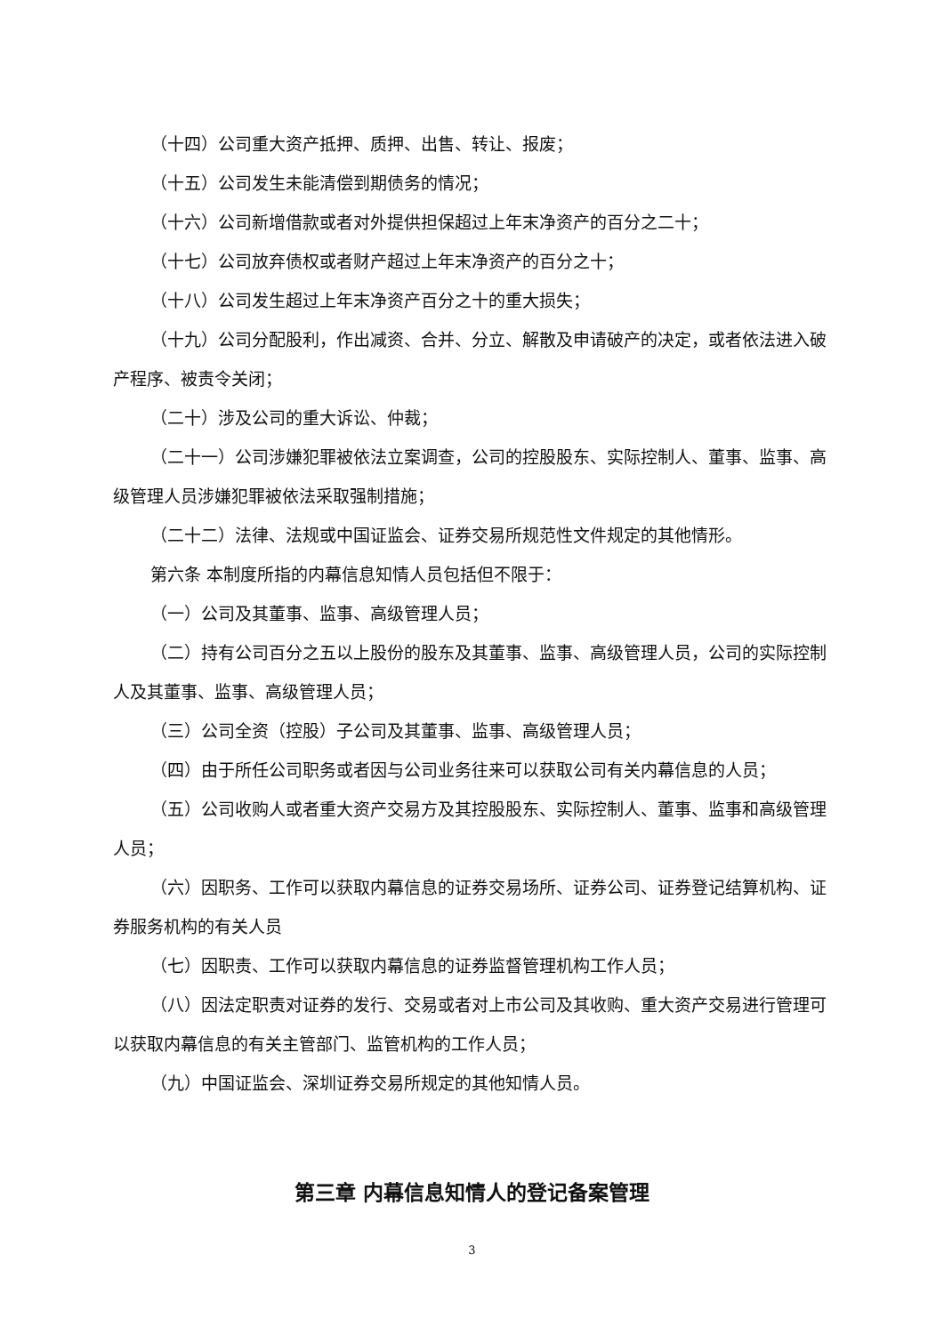（十四）公司重大资产抵押、质押、出售、转让、报废；
（十五）公司发生未能清偿到期债务的情况；
（十六）公司新增借款或者对外提供担保超过上年末净资产的百分之二十；
（十七）公司放弃债权或者财产超过上年末净资产的百分之十；
（十八）公司发生超过上年末净资产百分之十的重大损失；
（十九）公司分配股利，作出减资、合并、分立、解散及申请破产的决定，或者依法进入破产程序、被责令关闭；
（二十）涉及公司的重大诉讼、仲裁；
（二十一）公司涉嫌犯罪被依法立案调查，公司的控股股东、实际控制人、董事、监事、高级管理人员涉嫌犯罪被依法采取强制措施；
（二十二）法律、法规或中国证监会、证券交易所规范性文件规定的其他情形。
第六条 本制度所指的内幕信息知情人员包括但不限于：
（一）公司及其董事、监事、高级管理人员；
（二）持有公司百分之五以上股份的股东及其董事、监事、高级管理人员，公司的实际控制人及其董事、监事、高级管理人员；
（三）公司全资（控股）子公司及其董事、监事、高级管理人员；
（四）由于所任公司职务或者因与公司业务往来可以获取公司有关内幕信息的人员；
（五）公司收购人或者重大资产交易方及其控股股东、实际控制人、董事、监事和高级管理人员；
（六）因职务、工作可以获取内幕信息的证券交易场所、证券公司、证券登记结算机构、证券服务机构的有关人员
（七）因职责、工作可以获取内幕信息的证券监督管理机构工作人员；
（八）因法定职责对证券的发行、交易或者对上市公司及其收购、重大资产交易进行管理可以获取内幕信息的有关主管部门、监管机构的工作人员；
（九）中国证监会、深圳证券交易所规定的其他知情人员。
第三章 内幕信息知情人的登记备案管理
3